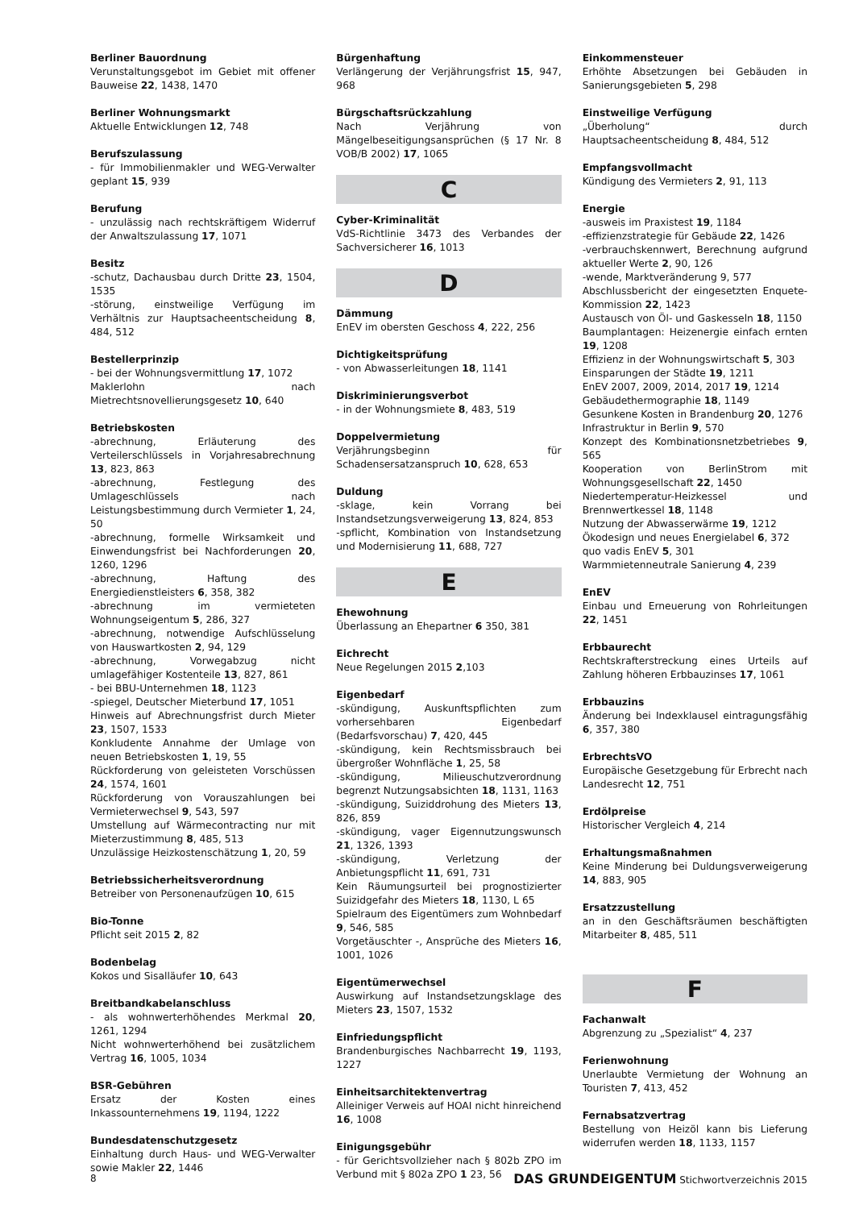Berliner Bauordnung
Verunstaltungsgebot im Gebiet mit offener Bauweise 22, 1438, 1470
Berliner Wohnungsmarkt
Aktuelle Entwicklungen 12, 748
Berufszulassung
- für Immobilienmakler und WEG-Verwalter geplant 15, 939
Berufung
- unzulässig nach rechtskräftigem Widerruf der Anwaltszulassung 17, 1071
Besitz
-schutz, Dachausbau durch Dritte 23, 1504, 1535
-störung, einstweilige Verfügung im Verhältnis zur Hauptsacheentscheidung 8, 484, 512
Bestellerprinzip
- bei der Wohnungsvermittlung 17, 1072
Maklerlohn nach Mietrechtsnovellierungsgesetz 10, 640
Betriebskosten
-abrechnung, Erläuterung des Verteilerschlüssels in Vorjahresabrechnung 13, 823, 863
-abrechnung, Festlegung des Umlageschlüssels nach Leistungsbestimmung durch Vermieter 1, 24, 50
-abrechnung, formelle Wirksamkeit und Einwendungsfrist bei Nachforderungen 20, 1260, 1296
-abrechnung, Haftung des Energiedienstleisters 6, 358, 382
-abrechnung im vermieteten Wohnungseigentum 5, 286, 327
-abrechnung, notwendige Aufschlüsselung von Hauswartkosten 2, 94, 129
-abrechnung, Vorwegabzug nicht umlagefähiger Kostenteile 13, 827, 861
- bei BBU-Unternehmen 18, 1123
-spiegel, Deutscher Mieterbund 17, 1051
Hinweis auf Abrechnungsfrist durch Mieter 23, 1507, 1533
Konkludente Annahme der Umlage von neuen Betriebskosten 1, 19, 55
Rückforderung von geleisteten Vorschüssen 24, 1574, 1601
Rückforderung von Vorauszahlungen bei Vermieterwechsel 9, 543, 597
Umstellung auf Wärmecontracting nur mit Mieterzustimmung 8, 485, 513
Unzulässige Heizkostenschätzung 1, 20, 59
Betriebssicherheitsverordnung
Betreiber von Personenaufzügen 10, 615
Bio-Tonne
Pflicht seit 2015 2, 82
Bodenbelag
Kokos und Sisalläufer 10, 643
Breitbandkabelanschluss
- als wohnwerterhöhendes Merkmal 20, 1261, 1294
Nicht wohnwerterhöhend bei zusätzlichem Vertrag 16, 1005, 1034
BSR-Gebühren
Ersatz der Kosten eines Inkassounternehmens 19, 1194, 1222
Bundesdatenschutzgesetz
Einhaltung durch Haus- und WEG-Verwalter sowie Makler 22, 1446
Bürgenhaftung
Verlängerung der Verjährungsfrist 15, 947, 968
Bürgschaftsrückzahlung
Nach Verjährung von Mängelbeseitigungsansprüchen (§ 17 Nr. 8 VOB/B 2002) 17, 1065
C
Cyber-Kriminalität
VdS-Richtlinie 3473 des Verbandes der Sachversicherer 16, 1013
D
Dämmung
EnEV im obersten Geschoss 4, 222, 256
Dichtigkeitsprüfung
- von Abwasserleitungen 18, 1141
Diskriminierungsverbot
- in der Wohnungsmiete 8, 483, 519
Doppelvermietung
Verjährungsbeginn für Schadensersatzanspruch 10, 628, 653
Duldung
-sklage, kein Vorrang bei Instandsetzungsverweigerung 13, 824, 853
-spflicht, Kombination von Instandsetzung und Modernisierung 11, 688, 727
E
Ehewohnung
Überlassung an Ehepartner 6 350, 381
Eichrecht
Neue Regelungen 2015 2,103
Eigenbedarf
-skündigung, Auskunftspflichten zum vorhersehbaren Eigenbedarf (Bedarfsvorschau) 7, 420, 445
-skündigung, kein Rechtsmissbrauch bei übergroßer Wohnfläche 1, 25, 58
-skündigung, Milieuschutzverordnung begrenzt Nutzungsabsichten 18, 1131, 1163
-skündigung, Suiziddrohung des Mieters 13, 826, 859
-skündigung, vager Eigennutzungswunsch 21, 1326, 1393
-skündigung, Verletzung der Anbietungspflicht 11, 691, 731
Kein Räumungsurteil bei prognostizierter Suizidgefahr des Mieters 18, 1130, L 65
Spielraum des Eigentümers zum Wohnbedarf 9, 546, 585
Vorgetäuschter -, Ansprüche des Mieters 16, 1001, 1026
Eigentümerwechsel
Auswirkung auf Instandsetzungsklage des Mieters 23, 1507, 1532
Einfriedungspflicht
Brandenburgisches Nachbarrecht 19, 1193, 1227
Einheitsarchitektenvertrag
Alleiniger Verweis auf HOAI nicht hinreichend 16, 1008
Einigungsgebühr
- für Gerichtsvollzieher nach § 802b ZPO im Verbund mit § 802a ZPO 1 23, 56
Einkommensteuer
Erhöhte Absetzungen bei Gebäuden in Sanierungsgebieten 5, 298
Einstweilige Verfügung
„Überholung“ durch Hauptsacheentscheidung 8, 484, 512
Empfangsvollmacht
Kündigung des Vermieters 2, 91, 113
Energie
-ausweis im Praxistest 19, 1184
-effizienzstrategie für Gebäude 22, 1426
-verbrauchskennwert, Berechnung aufgrund aktueller Werte 2, 90, 126
-wende, Marktveränderung 9, 577
Abschlussbericht der eingesetzten Enquete-Kommission 22, 1423
Austausch von Öl- und Gaskesseln 18, 1150
Baumplantagen: Heizenergie einfach ernten 19, 1208
Effizienz in der Wohnungswirtschaft 5, 303
Einsparungen der Städte 19, 1211
EnEV 2007, 2009, 2014, 2017 19, 1214
Gebäudethermographie 18, 1149
Gesunkene Kosten in Brandenburg 20, 1276
Infrastruktur in Berlin 9, 570
Konzept des Kombinationsnetzbetriebes 9, 565
Kooperation von BerlinStrom mit Wohnungsgesellschaft 22, 1450
Niedertemperatur-Heizkessel und Brennwertkessel 18, 1148
Nutzung der Abwasserwärme 19, 1212
Ökodesign und neues Energielabel 6, 372
quo vadis EnEV 5, 301
Warmmietenneutrale Sanierung 4, 239
EnEV
Einbau und Erneuerung von Rohrleitungen 22, 1451
Erbbaurecht
Rechtskrafterstreckung eines Urteils auf Zahlung höheren Erbbauzinses 17, 1061
Erbbauzins
Änderung bei Indexklausel eintragungsfähig 6, 357, 380
ErbrechtsVO
Europäische Gesetzgebung für Erbrecht nach Landesrecht 12, 751
Erdölpreise
Historischer Vergleich 4, 214
Erhaltungsmaßnahmen
Keine Minderung bei Duldungsverweigerung 14, 883, 905
Ersatzzustellung
an in den Geschäftsräumen beschäftigten Mitarbeiter 8, 485, 511
F
Fachanwalt
Abgrenzung zu „Spezialist“ 4, 237
Ferienwohnung
Unerlaubte Vermietung der Wohnung an Touristen 7, 413, 452
Fernabsatzvertrag
Bestellung von Heizöl kann bis Lieferung widerrufen werden 18, 1133, 1157
8 DAS GRUNDEIGENTUM Stichwortverzeichnis 2015